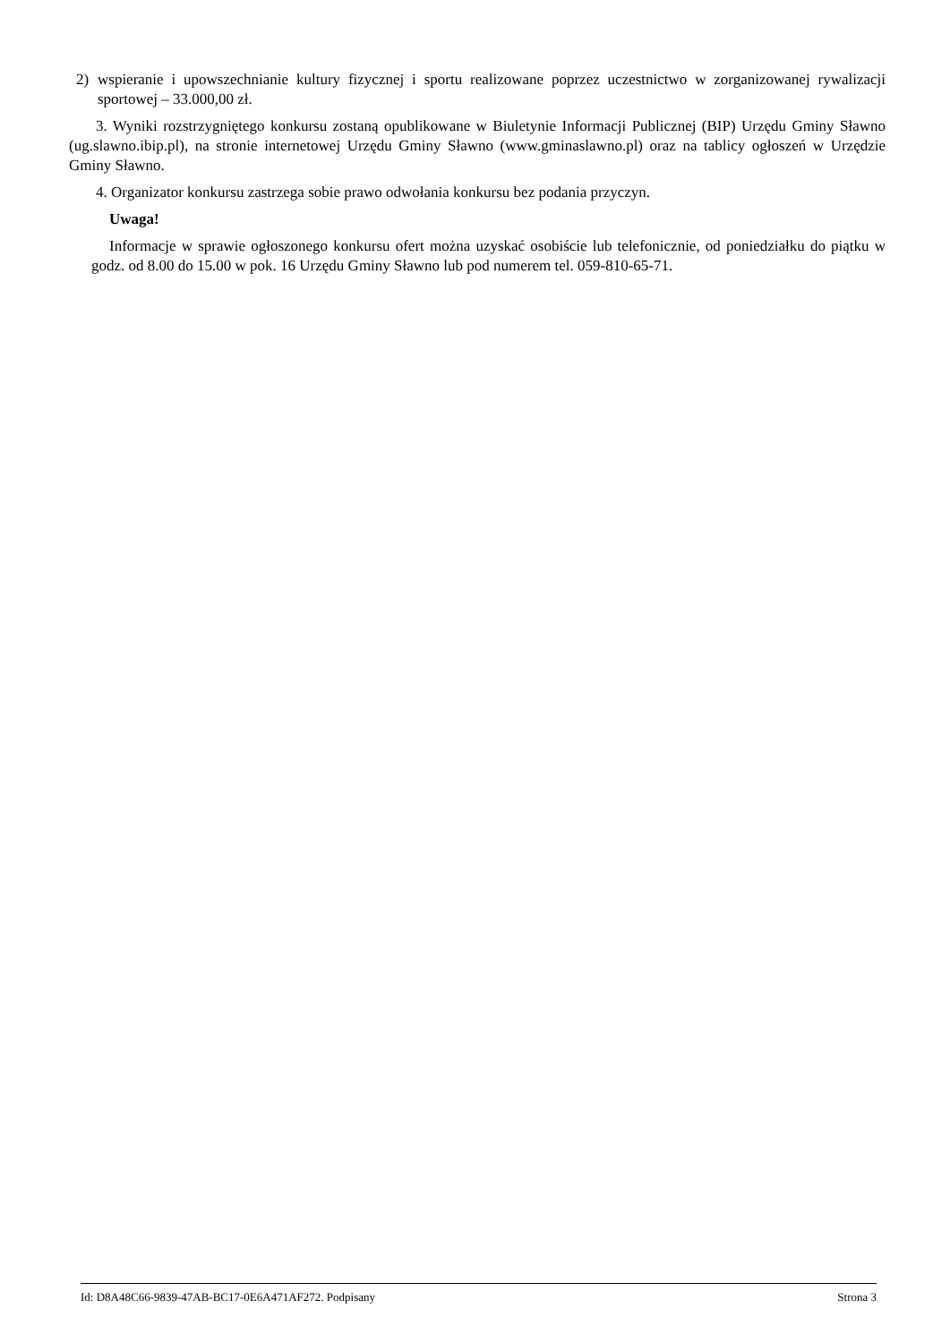2) wspieranie i upowszechnianie kultury fizycznej i sportu realizowane poprzez uczestnictwo w zorganizowanej rywalizacji sportowej – 33.000,00 zł.
3. Wyniki rozstrzygniętego konkursu zostaną opublikowane w Biuletynie Informacji Publicznej (BIP) Urzędu Gminy Sławno (ug.slawno.ibip.pl), na stronie internetowej Urzędu Gminy Sławno (www.gminaslawno.pl) oraz na tablicy ogłoszeń w Urzędzie Gminy Sławno.
4. Organizator konkursu zastrzega sobie prawo odwołania konkursu bez podania przyczyn.
Uwaga!
Informacje w sprawie ogłoszonego konkursu ofert można uzyskać osobiście lub telefonicznie, od poniedziałku do piątku w godz. od 8.00 do 15.00 w pok. 16 Urzędu Gminy Sławno lub pod numerem tel. 059-810-65-71.
Id: D8A48C66-9839-47AB-BC17-0E6A471AF272. Podpisany Strona 3